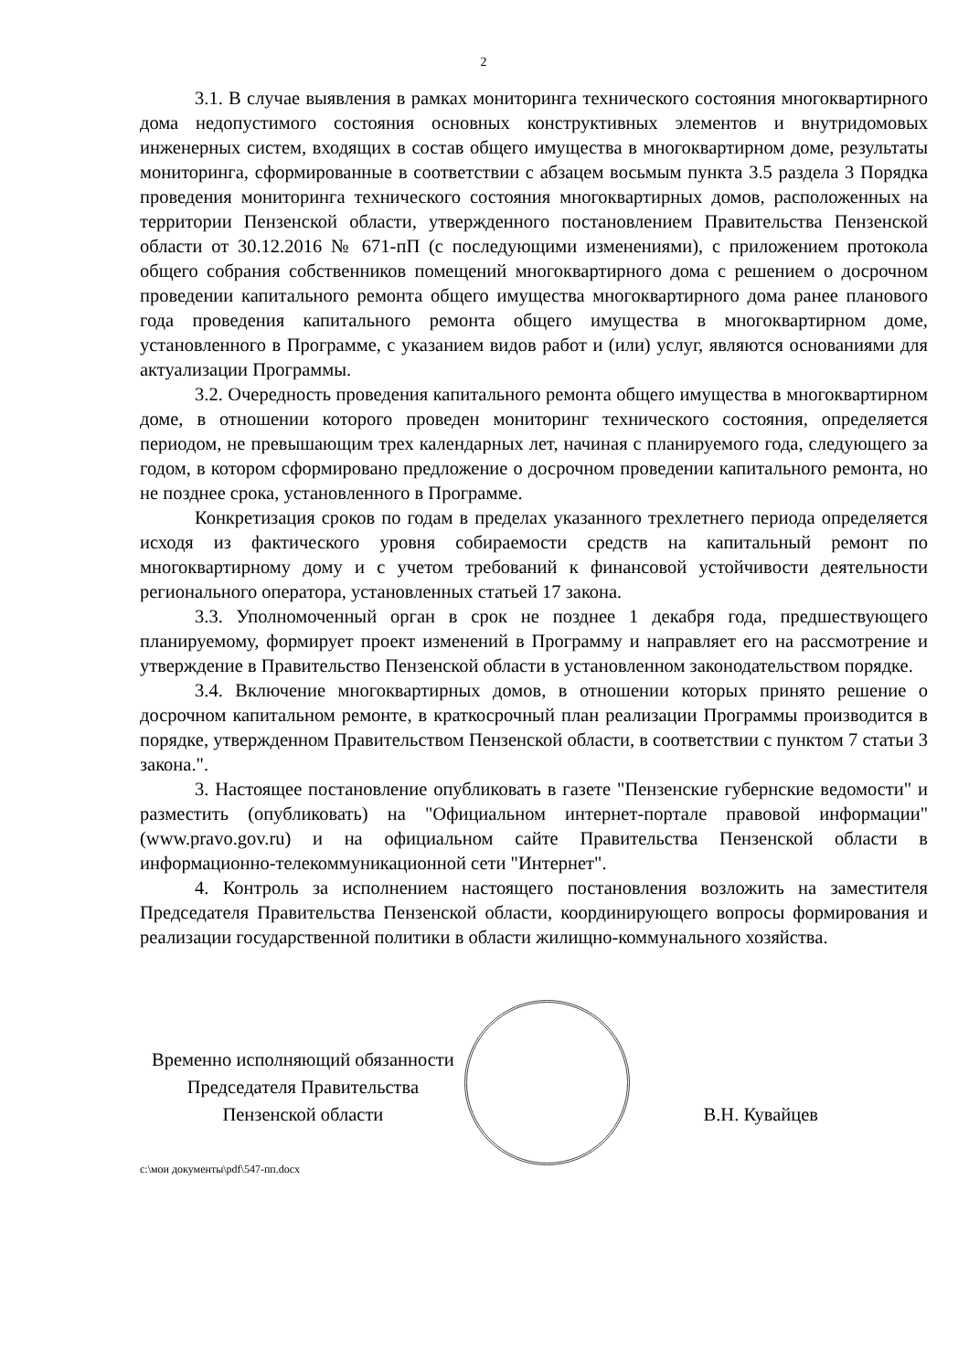2
3.1. В случае выявления в рамках мониторинга технического состояния многоквартирного дома недопустимого состояния основных конструктивных элементов и внутридомовых инженерных систем, входящих в состав общего имущества в многоквартирном доме, результаты мониторинга, сформированные в соответствии с абзацем восьмым пункта 3.5 раздела 3 Порядка проведения мониторинга технического состояния многоквартирных домов, расположенных на территории Пензенской области, утвержденного постановлением Правительства Пензенской области от 30.12.2016 № 671-пП (с последующими изменениями), с приложением протокола общего собрания собственников помещений многоквартирного дома с решением о досрочном проведении капитального ремонта общего имущества многоквартирного дома ранее планового года проведения капитального ремонта общего имущества в многоквартирном доме, установленного в Программе, с указанием видов работ и (или) услуг, являются основаниями для актуализации Программы.
3.2. Очередность проведения капитального ремонта общего имущества в многоквартирном доме, в отношении которого проведен мониторинг технического состояния, определяется периодом, не превышающим трех календарных лет, начиная с планируемого года, следующего за годом, в котором сформировано предложение о досрочном проведении капитального ремонта, но не позднее срока, установленного в Программе.
Конкретизация сроков по годам в пределах указанного трехлетнего периода определяется исходя из фактического уровня собираемости средств на капитальный ремонт по многоквартирному дому и с учетом требований к финансовой устойчивости деятельности регионального оператора, установленных статьей 17 закона.
3.3. Уполномоченный орган в срок не позднее 1 декабря года, предшествующего планируемому, формирует проект изменений в Программу и направляет его на рассмотрение и утверждение в Правительство Пензенской области в установленном законодательством порядке.
3.4. Включение многоквартирных домов, в отношении которых принято решение о досрочном капитальном ремонте, в краткосрочный план реализации Программы производится в порядке, утвержденном Правительством Пензенской области, в соответствии с пунктом 7 статьи 3 закона.".
3. Настоящее постановление опубликовать в газете "Пензенские губернские ведомости" и разместить (опубликовать) на "Официальном интернет-портале правовой информации" (www.pravo.gov.ru) и на официальном сайте Правительства Пензенской области в информационно-телекоммуникационной сети "Интернет".
4. Контроль за исполнением настоящего постановления возложить на заместителя Председателя Правительства Пензенской области, координирующего вопросы формирования и реализации государственной политики в области жилищно-коммунального хозяйства.
Временно исполняющий обязанности
Председателя Правительства
Пензенской области
В.Н. Кувайцев
c:\мои документы\pdf\547-пп.docx